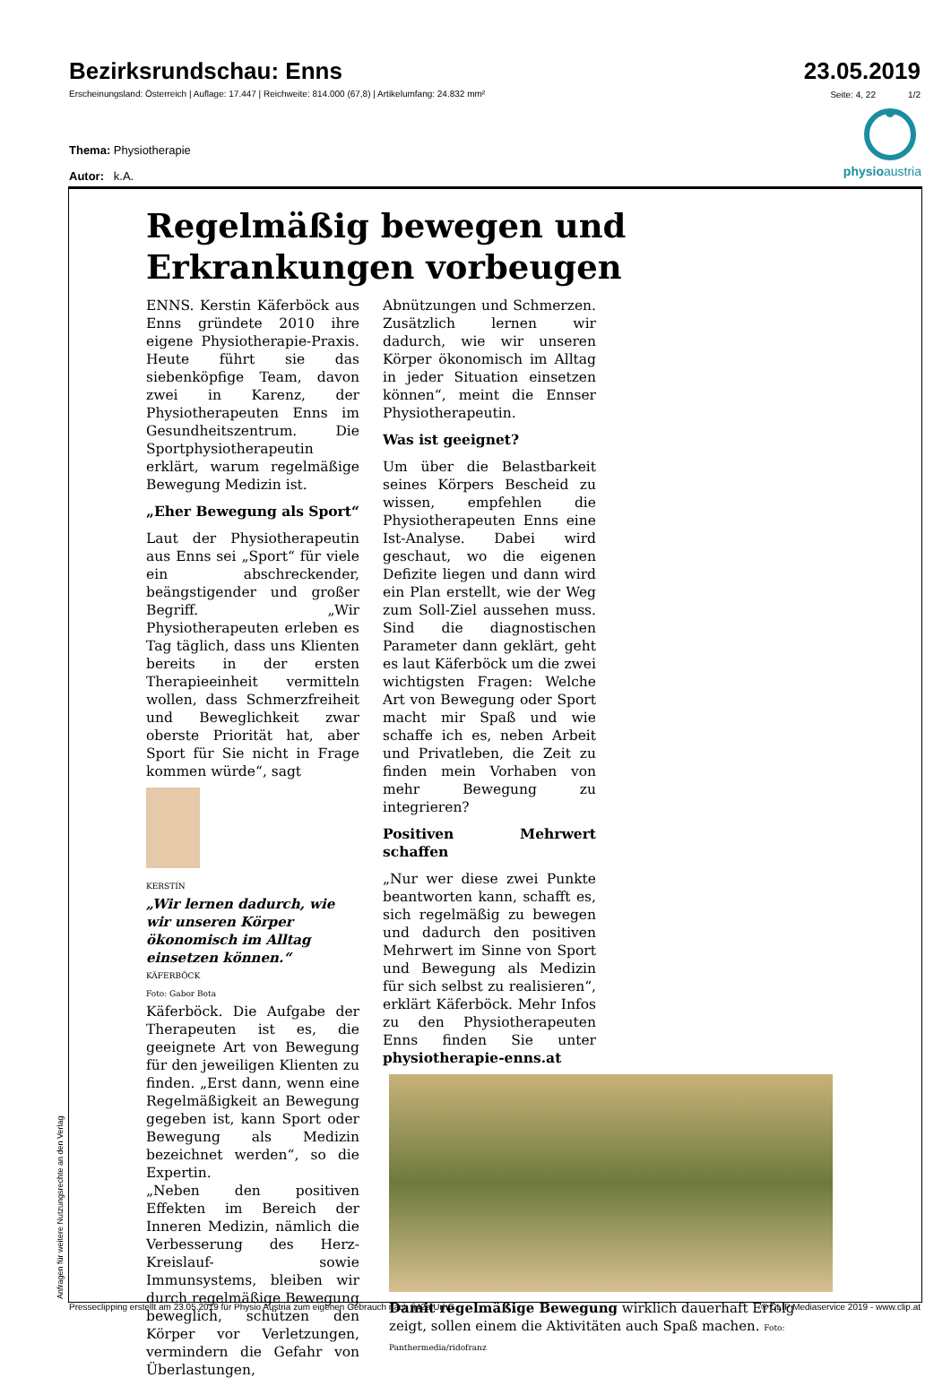Bezirksrundschau: Enns
23.05.2019
Erscheinungsland: Österreich | Auflage: 17.447 | Reichweite: 814.000 (67,8) | Artikelumfang: 24.832 mm²
Seite: 4, 22 1/2
Thema: Physiotherapie
Autor: k.A.
physioaustria
Regelmäßig bewegen und Erkrankungen vorbeugen
ENNS. Kerstin Käferböck aus Enns gründete 2010 ihre eigene Physiotherapie-Praxis. Heute führt sie das siebenköpfige Team, davon zwei in Karenz, der Physiotherapeuten Enns im Gesundheitszentrum. Die Sportphysiotherapeutin erklärt, warum regelmäßige Bewegung Medizin ist.
„Eher Bewegung als Sport“
Laut der Physiotherapeutin aus Enns sei „Sport“ für viele ein abschreckender, beängstigender und großer Begriff. „Wir Physiotherapeuten erleben es Tag täglich, dass uns Klienten bereits in der ersten Therapieeinheit vermitteln wollen, dass Schmerzfreiheit und Beweglichkeit zwar oberste Priorität hat, aber Sport für Sie nicht in Frage kommen würde“, sagt
KERSTIN
„Wir lernen dadurch, wie wir unseren Körper ökonomisch im Alltag einsetzen können.“
KÄFERBÖCK
Foto: Gabor Bota
Käferböck. Die Aufgabe der Therapeuten ist es, die geeignete Art von Bewegung für den jeweiligen Klienten zu finden. „Erst dann, wenn eine Regelmäßigkeit an Bewegung gegeben ist, kann Sport oder Bewegung als Medizin bezeichnet werden“, so die Expertin.
„Neben den positiven Effekten im Bereich der Inneren Medizin, nämlich die Verbesserung des Herz-Kreislauf- sowie Immunsystems, bleiben wir durch regelmäßige Bewegung beweglich, schützen den Körper vor Verletzungen, vermindern die Gefahr von Überlastungen,
Abnützungen und Schmerzen. Zusätzlich lernen wir dadurch, wie wir unseren Körper ökonomisch im Alltag in jeder Situation einsetzen können“, meint die Ennser Physiotherapeutin.
Was ist geeignet?
Um über die Belastbarkeit seines Körpers Bescheid zu wissen, empfehlen die Physiotherapeuten Enns eine Ist-Analyse. Dabei wird geschaut, wo die eigenen Defizite liegen und dann wird ein Plan erstellt, wie der Weg zum Soll-Ziel aussehen muss. Sind die diagnostischen Parameter dann geklärt, geht es laut Käferböck um die zwei wichtigsten Fragen: Welche Art von Bewegung oder Sport macht mir Spaß und wie schaffe ich es, neben Arbeit und Privatleben, die Zeit zu finden mein Vorhaben von mehr Bewegung zu integrieren?
Positiven Mehrwert schaffen
„Nur wer diese zwei Punkte beantworten kann, schafft es, sich regelmäßig zu bewegen und dadurch den positiven Mehrwert im Sinne von Sport und Bewegung als Medizin für sich selbst zu realisieren“, erklärt Käferböck. Mehr Infos zu den Physiotherapeuten Enns finden Sie unter physiotherapie-enns.at
Damit regelmäßige Bewegung wirklich dauerhaft Erfolg zeigt, sollen einem die Aktivitäten auch Spaß machen. Foto: Panthermedia/ridofranz
Anfragen für weitere Nutzungsrechte an den Verlag Presseclipping erstellt am 23.05.2019 für Physio Austria zum eigenen Gebrauch nach §42a UrhG. © CLIP Mediaservice 2019 - www.clip.at